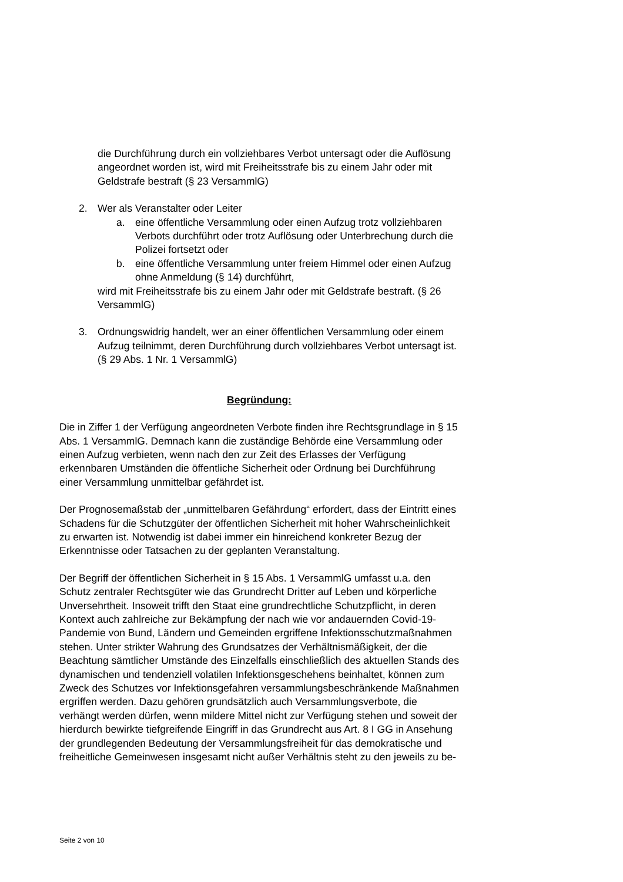die Durchführung durch ein vollziehbares Verbot untersagt oder die Auflösung angeordnet worden ist, wird mit Freiheitsstrafe bis zu einem Jahr oder mit Geldstrafe bestraft (§ 23 VersammlG)
2. Wer als Veranstalter oder Leiter
a. eine öffentliche Versammlung oder einen Aufzug trotz vollziehbaren Verbots durchführt oder trotz Auflösung oder Unterbrechung durch die Polizei fortsetzt oder
b. eine öffentliche Versammlung unter freiem Himmel oder einen Aufzug ohne Anmeldung (§ 14) durchführt,
wird mit Freiheitsstrafe bis zu einem Jahr oder mit Geldstrafe bestraft. (§ 26 VersammlG)
3. Ordnungswidrig handelt, wer an einer öffentlichen Versammlung oder einem Aufzug teilnimmt, deren Durchführung durch vollziehbares Verbot untersagt ist. (§ 29 Abs. 1 Nr. 1 VersammlG)
Begründung:
Die in Ziffer 1 der Verfügung angeordneten Verbote finden ihre Rechtsgrundlage in § 15 Abs. 1 VersammlG. Demnach kann die zuständige Behörde eine Versammlung oder einen Aufzug verbieten, wenn nach den zur Zeit des Erlasses der Verfügung erkennbaren Umständen die öffentliche Sicherheit oder Ordnung bei Durchführung einer Versammlung unmittelbar gefährdet ist.
Der Prognosemaßstab der „unmittelbaren Gefährdung“ erfordert, dass der Eintritt eines Schadens für die Schutzgüter der öffentlichen Sicherheit mit hoher Wahrscheinlichkeit zu erwarten ist. Notwendig ist dabei immer ein hinreichend konkreter Bezug der Erkenntnisse oder Tatsachen zu der geplanten Veranstaltung.
Der Begriff der öffentlichen Sicherheit in § 15 Abs. 1 VersammlG umfasst u.a. den Schutz zentraler Rechtsgüter wie das Grundrecht Dritter auf Leben und körperliche Unversehrtheit. Insoweit trifft den Staat eine grundrechtliche Schutzpflicht, in deren Kontext auch zahlreiche zur Bekämpfung der nach wie vor andauernden Covid-19-Pandemie von Bund, Ländern und Gemeinden ergriffene Infektionsschutzmaßnahmen stehen. Unter strikter Wahrung des Grundsatzes der Verhältnismäßigkeit, der die Beachtung sämtlicher Umstände des Einzelfalls einschließlich des aktuellen Stands des dynamischen und tendenziell volatilen Infektionsgeschehens beinhaltet, können zum Zweck des Schutzes vor Infektionsgefahren versammlungsbeschränkende Maßnahmen ergriffen werden. Dazu gehören grundsätzlich auch Versammlungsverbote, die verhängt werden dürfen, wenn mildere Mittel nicht zur Verfügung stehen und soweit der hierdurch bewirkte tiefgreifende Eingriff in das Grundrecht aus Art. 8 I GG in Ansehung der grundlegenden Bedeutung der Versammlungsfreiheit für das demokratische und freiheitliche Gemeinwesen insgesamt nicht außer Verhältnis steht zu den jeweils zu be-
Seite 2 von 10